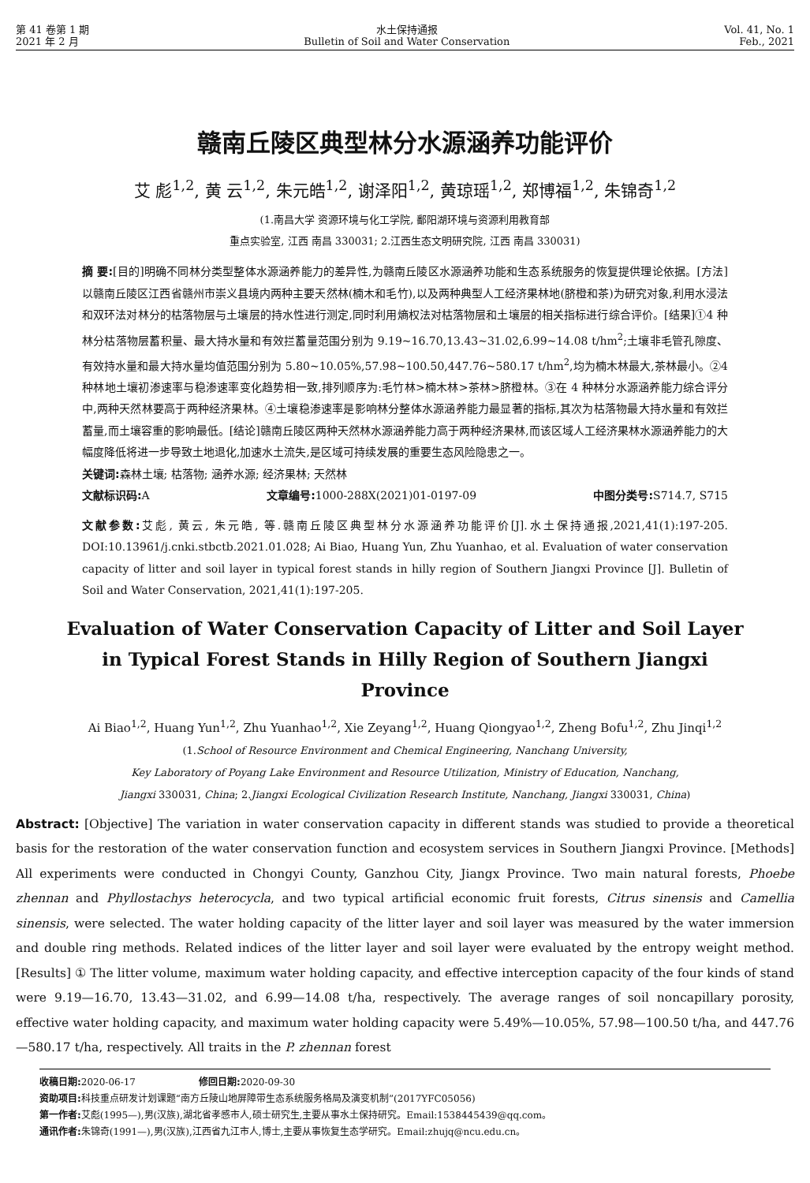第 41 卷第 1 期
2021 年 2 月
水土保持通报
Bulletin of Soil and Water Conservation
Vol. 41, No. 1
Feb., 2021
赣南丘陵区典型林分水源涵养功能评价
艾 彪<sup>1,2</sup>, 黄 云<sup>1,2</sup>, 朱元皓<sup>1,2</sup>, 谢泽阳<sup>1,2</sup>, 黄琼瑶<sup>1,2</sup>, 郑博福<sup>1,2</sup>, 朱锦奇<sup>1,2</sup>
(1.南昌大学 资源环境与化工学院, 鄱阳湖环境与资源利用教育部
重点实验室, 江西 南昌 330031; 2.江西生态文明研究院, 江西 南昌 330031)
摘 要:[目的]明确不同林分类型整体水源涵养能力的差异性,为赣南丘陵区水源涵养功能和生态系统服务的恢复提供理论依据。[方法]以赣南丘陵区江西省赣州市崇义县境内两种主要天然林(楠木和毛竹),以及两种典型人工经济果林地(脐橙和茶)为研究对象,利用水浸法和双环法对林分的枯落物层与土壤层的持水性进行测定,同时利用熵权法对枯落物层和土壤层的相关指标进行综合评价。[结果]①4 种林分枯落物层蓄积量、最大持水量和有效拦蓄量范围分别为 9.19~16.70,13.43~31.02,6.99~14.08 t/hm<sup>2</sup>;土壤非毛管孔隙度、有效持水量和最大持水量均值范围分别为 5.80~10.05%,57.98~100.50,447.76~580.17 t/hm<sup>2</sup>,均为楠木林最大,茶林最小。②4 种林地土壤初渗速率与稳渗速率变化趋势相一致,排列顺序为:毛竹林>楠木林>茶林>脐橙林。③在 4 种林分水源涵养能力综合评分中,两种天然林要高于两种经济果林。④土壤稳渗速率是影响林分整体水源涵养能力最显著的指标,其次为枯落物最大持水量和有效拦蓄量,而土壤容重的影响最低。[结论]赣南丘陵区两种天然林水源涵养能力高于两种经济果林,而该区域人工经济果林水源涵养能力的大幅度降低将进一步导致土地退化,加速水土流失,是区域可持续发展的重要生态风险隐患之一。
关键词: 森林土壤; 枯落物; 涵养水源; 经济果林; 天然林
文献标识码: A 文章编号: 1000-288X(2021)01-0197-09 中图分类号: S714.7, S715
文献参数: 艾彪, 黄云, 朱元皓, 等.赣南丘陵区典型林分水源涵养功能评价[J].水土保持通报,2021,41(1):197-205. DOI:10.13961/j.cnki.stbctb.2021.01.028; Ai Biao, Huang Yun, Zhu Yuanhao, et al. Evaluation of water conservation capacity of litter and soil layer in typical forest stands in hilly region of Southern Jiangxi Province [J]. Bulletin of Soil and Water Conservation, 2021,41(1):197-205.
Evaluation of Water Conservation Capacity of Litter and Soil Layer in Typical Forest Stands in Hilly Region of Southern Jiangxi Province
Ai Biao<sup>1,2</sup>, Huang Yun<sup>1,2</sup>, Zhu Yuanhao<sup>1,2</sup>, Xie Zeyang<sup>1,2</sup>, Huang Qiongyao<sup>1,2</sup>, Zheng Bofu<sup>1,2</sup>, Zhu Jinqi<sup>1,2</sup>
(1.School of Resource Environment and Chemical Engineering, Nanchang University,
Key Laboratory of Poyang Lake Environment and Resource Utilization, Ministry of Education, Nanchang,
Jiangxi 330031, China; 2.Jiangxi Ecological Civilization Research Institute, Nanchang, Jiangxi 330031, China)
Abstract: [Objective] The variation in water conservation capacity in different stands was studied to provide a theoretical basis for the restoration of the water conservation function and ecosystem services in Southern Jiangxi Province. [Methods] All experiments were conducted in Chongyi County, Ganzhou City, Jiangx Province. Two main natural forests, Phoebe zhennan and Phyllostachys heterocycla, and two typical artificial economic fruit forests, Citrus sinensis and Camellia sinensis, were selected. The water holding capacity of the litter layer and soil layer was measured by the water immersion and double ring methods. Related indices of the litter layer and soil layer were evaluated by the entropy weight method. [Results] ① The litter volume, maximum water holding capacity, and effective interception capacity of the four kinds of stand were 9.19—16.70, 13.43—31.02, and 6.99—14.08 t/ha, respectively. The average ranges of soil noncapillary porosity, effective water holding capacity, and maximum water holding capacity were 5.49%—10.05%, 57.98—100.50 t/ha, and 447.76—580.17 t/ha, respectively. All traits in the P. zhennan forest
收稿日期: 2020-06-17 修回日期: 2020-09-30
资助项目: 科技重点研发计划课题“南方丘陵山地屏障带生态系统服务格局及演变机制”(2017YFC05056)
第一作者: 艾彪(1995—),男(汉族),湖北省孝感市人,硕士研究生,主要从事水土保持研究。Email:1538445439@qq.com。
通讯作者: 朱锦奇(1991—),男(汉族),江西省九江市人,博士,主要从事恢复生态学研究。Email:zhujq@ncu.edu.cn。